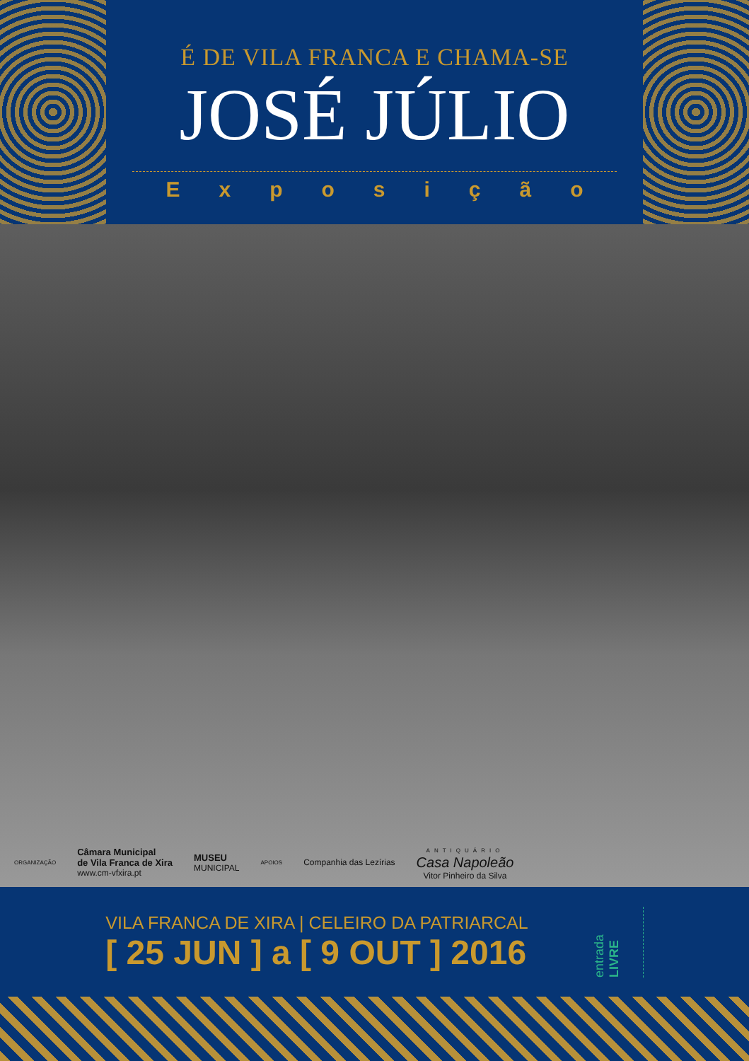É DE VILA FRANCA E CHAMA-SE
JOSÉ JÚLIO
Exposição
ORGANIZAÇÃO Câmara Municipal
de Vila Franca de Xira
www.cm-vfxira.pt MUSEU
MUNICIPAL APOIOS Companhia das Lezírias ANTIQUÁRIO
Casa Napoleão
Vitor Pinheiro da Silva
VILA FRANCA DE XIRA | CELEIRO DA PATRIARCAL
[ 25 JUN ] a [ 9 OUT ] 2016
entrada LIVRE